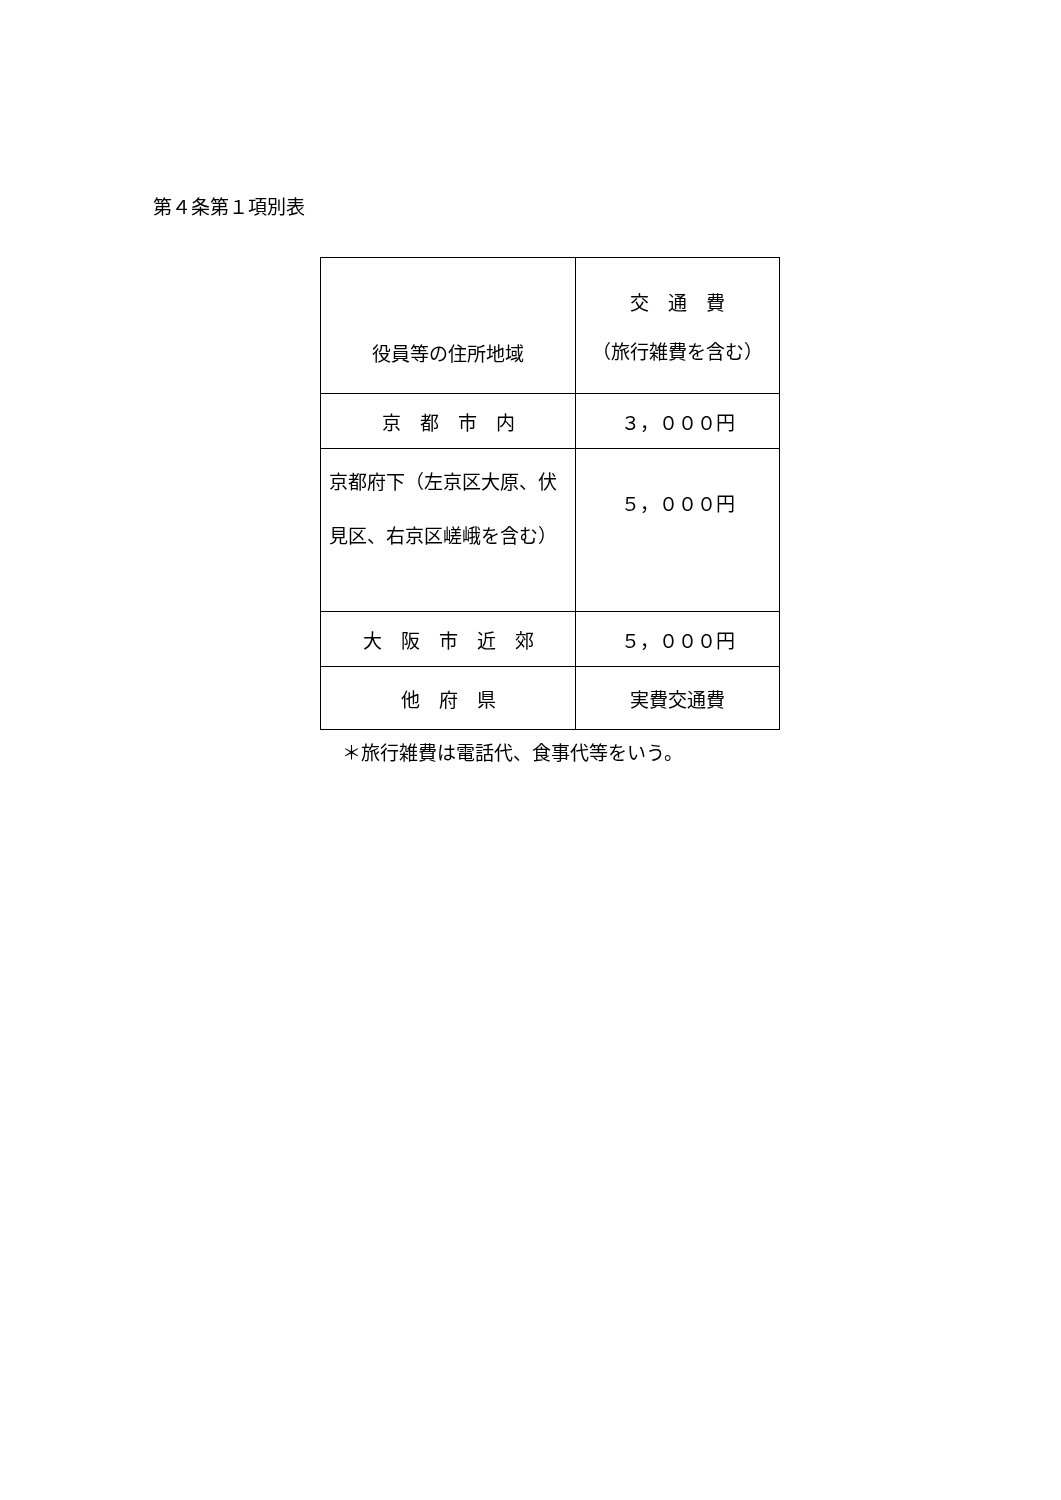第４条第１項別表
| 役員等の住所地域 | 交 通 費 （旅行雑費を含む） |
| 京 都 市 内 | ３，０００円 |
| 京都府下（左京区大原、伏見区、右京区嵯峨を含む） | ５，０００円 |
| 大 阪 市 近 郊 | ５，０００円 |
| 他 府 県 | 実費交通費 |
＊旅行雑費は電話代、食事代等をいう。